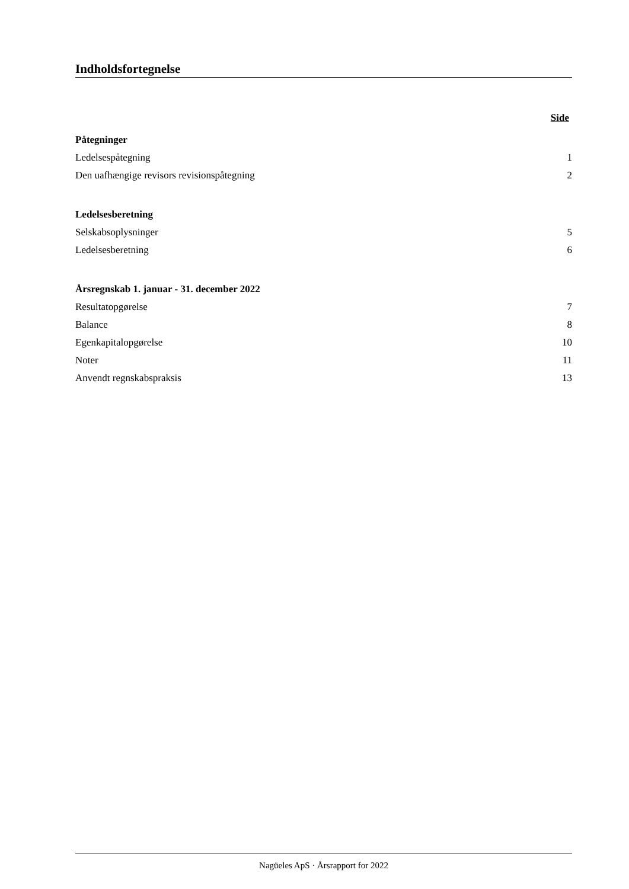Indholdsfortegnelse
Side
Påtegninger
Ledelsespåtegning 1
Den uafhængige revisors revisionspåtegning 2
Ledelsesberetning
Selskabsoplysninger 5
Ledelsesberetning 6
Årsregnskab 1. januar - 31. december 2022
Resultatopgørelse 7
Balance 8
Egenkapitalopgørelse 10
Noter 11
Anvendt regnskabspraksis 13
Nagüeles ApS · Årsrapport for 2022